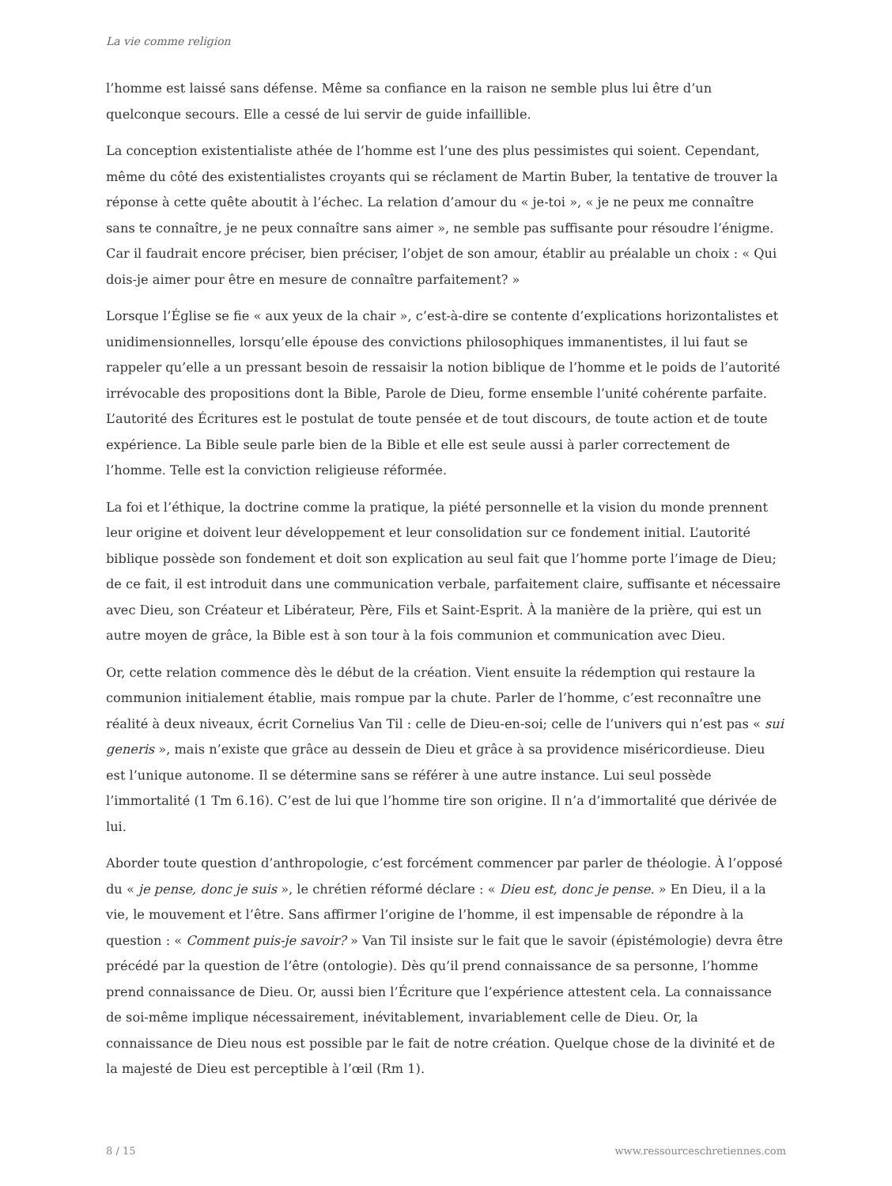La vie comme religion
l’homme est laissé sans défense. Même sa confiance en la raison ne semble plus lui être d’un quelconque secours. Elle a cessé de lui servir de guide infaillible.
La conception existentialiste athée de l’homme est l’une des plus pessimistes qui soient. Cependant, même du côté des existentialistes croyants qui se réclament de Martin Buber, la tentative de trouver la réponse à cette quête aboutit à l’échec. La relation d’amour du « je-toi », « je ne peux me connaître sans te connaître, je ne peux connaître sans aimer », ne semble pas suffisante pour résoudre l’énigme. Car il faudrait encore préciser, bien préciser, l’objet de son amour, établir au préalable un choix : « Qui dois-je aimer pour être en mesure de connaître parfaitement? »
Lorsque l’Église se fie « aux yeux de la chair », c’est-à-dire se contente d’explications horizontalistes et unidimensionnelles, lorsqu’elle épouse des convictions philosophiques immanentistes, il lui faut se rappeler qu’elle a un pressant besoin de ressaisir la notion biblique de l’homme et le poids de l’autorité irrévocable des propositions dont la Bible, Parole de Dieu, forme ensemble l’unité cohérente parfaite. L’autorité des Écritures est le postulat de toute pensée et de tout discours, de toute action et de toute expérience. La Bible seule parle bien de la Bible et elle est seule aussi à parler correctement de l’homme. Telle est la conviction religieuse réformée.
La foi et l’éthique, la doctrine comme la pratique, la piété personnelle et la vision du monde prennent leur origine et doivent leur développement et leur consolidation sur ce fondement initial. L’autorité biblique possède son fondement et doit son explication au seul fait que l’homme porte l’image de Dieu; de ce fait, il est introduit dans une communication verbale, parfaitement claire, suffisante et nécessaire avec Dieu, son Créateur et Libérateur, Père, Fils et Saint-Esprit. À la manière de la prière, qui est un autre moyen de grâce, la Bible est à son tour à la fois communion et communication avec Dieu.
Or, cette relation commence dès le début de la création. Vient ensuite la rédemption qui restaure la communion initialement établie, mais rompue par la chute. Parler de l’homme, c’est reconnaître une réalité à deux niveaux, écrit Cornelius Van Til : celle de Dieu-en-soi; celle de l’univers qui n’est pas « sui generis », mais n’existe que grâce au dessein de Dieu et grâce à sa providence miséricordieuse. Dieu est l’unique autonome. Il se détermine sans se référer à une autre instance. Lui seul possède l’immortalité (1 Tm 6.16). C’est de lui que l’homme tire son origine. Il n’a d’immortalité que dérivée de lui.
Aborder toute question d’anthropologie, c’est forcément commencer par parler de théologie. À l’opposé du « je pense, donc je suis », le chrétien réformé déclare : « Dieu est, donc je pense. » En Dieu, il a la vie, le mouvement et l’être. Sans affirmer l’origine de l’homme, il est impensable de répondre à la question : « Comment puis-je savoir? » Van Til insiste sur le fait que le savoir (épistémologie) devra être précédé par la question de l’être (ontologie). Dès qu’il prend connaissance de sa personne, l’homme prend connaissance de Dieu. Or, aussi bien l’Écriture que l’expérience attestent cela. La connaissance de soi-même implique nécessairement, inévitablement, invariablement celle de Dieu. Or, la connaissance de Dieu nous est possible par le fait de notre création. Quelque chose de la divinité et de la majesté de Dieu est perceptible à l’œil (Rm 1).
8 / 15 www.ressourceschretiennes.com